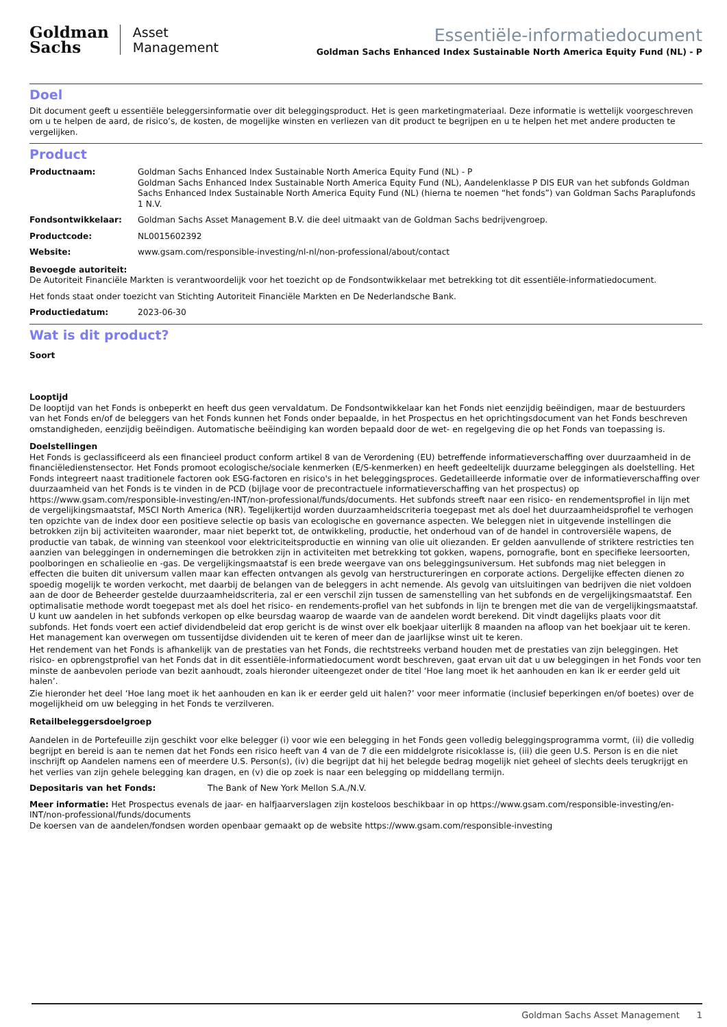Goldman
Sachs
Asset
Management
Essentiële-informatiedocument
Goldman Sachs Enhanced Index Sustainable North America Equity Fund (NL) - P
Doel
Dit document geeft u essentiële beleggersinformatie over dit beleggingsproduct. Het is geen marketingmateriaal. Deze informatie is wettelijk voorgeschreven om u te helpen de aard, de risico’s, de kosten, de mogelijke winsten en verliezen van dit product te begrijpen en u te helpen het met andere producten te vergelijken.
Product
Productnaam: Goldman Sachs Enhanced Index Sustainable North America Equity Fund (NL) - P
Goldman Sachs Enhanced Index Sustainable North America Equity Fund (NL), Aandelenklasse P DIS EUR van het subfonds Goldman Sachs Enhanced Index Sustainable North America Equity Fund (NL) (hierna te noemen “het fonds”) van Goldman Sachs Paraplufonds 1 N.V.
Fondsontwikkelaar: Goldman Sachs Asset Management B.V. die deel uitmaakt van de Goldman Sachs bedrijvengroep.
Productcode: NL0015602392
Website: www.gsam.com/responsible-investing/nl-nl/non-professional/about/contact
Bevoegde autoriteit:
De Autoriteit Financiële Markten is verantwoordelijk voor het toezicht op de Fondsontwikkelaar met betrekking tot dit essentiële-informatiedocument.
Het fonds staat onder toezicht van Stichting Autoriteit Financiële Markten en De Nederlandsche Bank.
Productiedatum: 2023-06-30
Wat is dit product?
Soort
Looptijd
De looptijd van het Fonds is onbeperkt en heeft dus geen vervaldatum. De Fondsontwikkelaar kan het Fonds niet eenzijdig beëindigen, maar de bestuurders van het Fonds en/of de beleggers van het Fonds kunnen het Fonds onder bepaalde, in het Prospectus en het oprichtingsdocument van het Fonds beschreven omstandigheden, eenzijdig beëindigen. Automatische beëindiging kan worden bepaald door de wet- en regelgeving die op het Fonds van toepassing is.
Doelstellingen
Het Fonds is geclassificeerd als een financieel product conform artikel 8 van de Verordening (EU) betreffende informatieverschaffing over duurzaamheid in de financiëledienstensector. Het Fonds promoot ecologische/sociale kenmerken (E/S-kenmerken) en heeft gedeeltelijk duurzame beleggingen als doelstelling. Het Fonds integreert naast traditionele factoren ook ESG-factoren en risico's in het beleggingsproces. Gedetailleerde informatie over de informatieverschaffing over duurzaamheid van het Fonds is te vinden in de PCD (bijlage voor de precontractuele informatieverschaffing van het prospectus) op https://www.gsam.com/responsible-investing/en-INT/non-professional/funds/documents. Het subfonds streeft naar een risico- en rendementsprofiel in lijn met de vergelijkingsmaatstaf, MSCI North America (NR). Tegelijkertijd worden duurzaamheidscriteria toegepast met als doel het duurzaamheidsprofiel te verhogen ten opzichte van de index door een positieve selectie op basis van ecologische en governance aspecten. We beleggen niet in uitgevende instellingen die betrokken zijn bij activiteiten waaronder, maar niet beperkt tot, de ontwikkeling, productie, het onderhoud van of de handel in controversiële wapens, de productie van tabak, de winning van steenkool voor elektriciteitsproductie en winning van olie uit oliezanden. Er gelden aanvullende of striktere restricties ten aanzien van beleggingen in ondernemingen die betrokken zijn in activiteiten met betrekking tot gokken, wapens, pornografie, bont en specifieke leersoorten, poolboringen en schalieolie en -gas. De vergelijkingsmaatstaf is een brede weergave van ons beleggingsuniversum. Het subfonds mag niet beleggen in effecten die buiten dit universum vallen maar kan effecten ontvangen als gevolg van herstructureringen en corporate actions. Dergelijke effecten dienen zo spoedig mogelijk te worden verkocht, met daarbij de belangen van de beleggers in acht nemende. Als gevolg van uitsluitingen van bedrijven die niet voldoen aan de door de Beheerder gestelde duurzaamheidscriteria, zal er een verschil zijn tussen de samenstelling van het subfonds en de vergelijkingsmaatstaf. Een optimalisatie methode wordt toegepast met als doel het risico- en rendements-profiel van het subfonds in lijn te brengen met die van de vergelijkingsmaatstaf. U kunt uw aandelen in het subfonds verkopen op elke beursdag waarop de waarde van de aandelen wordt berekend. Dit vindt dagelijks plaats voor dit subfonds. Het fonds voert een actief dividendbeleid dat erop gericht is de winst over elk boekjaar uiterlijk 8 maanden na afloop van het boekjaar uit te keren. Het management kan overwegen om tussentijdse dividenden uit te keren of meer dan de jaarlijkse winst uit te keren.
Het rendement van het Fonds is afhankelijk van de prestaties van het Fonds, die rechtstreeks verband houden met de prestaties van zijn beleggingen. Het risico- en opbrengstprofiel van het Fonds dat in dit essentiële-informatiedocument wordt beschreven, gaat ervan uit dat u uw beleggingen in het Fonds voor ten minste de aanbevolen periode van bezit aanhoudt, zoals hieronder uiteengezet onder de titel ‘Hoe lang moet ik het aanhouden en kan ik er eerder geld uit halen’.
Zie hieronder het deel ‘Hoe lang moet ik het aanhouden en kan ik er eerder geld uit halen?’ voor meer informatie (inclusief beperkingen en/of boetes) over de mogelijkheid om uw belegging in het Fonds te verzilveren.
Retailbeleggersdoelgroep
Aandelen in de Portefeuille zijn geschikt voor elke belegger (i) voor wie een belegging in het Fonds geen volledig beleggingsprogramma vormt, (ii) die volledig begrijpt en bereid is aan te nemen dat het Fonds een risico heeft van 4 van de 7 die een middelgrote risicoklasse is, (iii) die geen U.S. Person is en die niet inschrijft op Aandelen namens een of meerdere U.S. Person(s), (iv) die begrijpt dat hij het belegde bedrag mogelijk niet geheel of slechts deels terugkrijgt en het verlies van zijn gehele belegging kan dragen, en (v) die op zoek is naar een belegging op middellang termijn.
Depositaris van het Fonds: The Bank of New York Mellon S.A./N.V.
Meer informatie: Het Prospectus evenals de jaar- en halfjaarverslagen zijn kosteloos beschikbaar in op https://www.gsam.com/responsible-investing/en-INT/non-professional/funds/documents
De koersen van de aandelen/fondsen worden openbaar gemaakt op de website https://www.gsam.com/responsible-investing
Goldman Sachs Asset Management 1